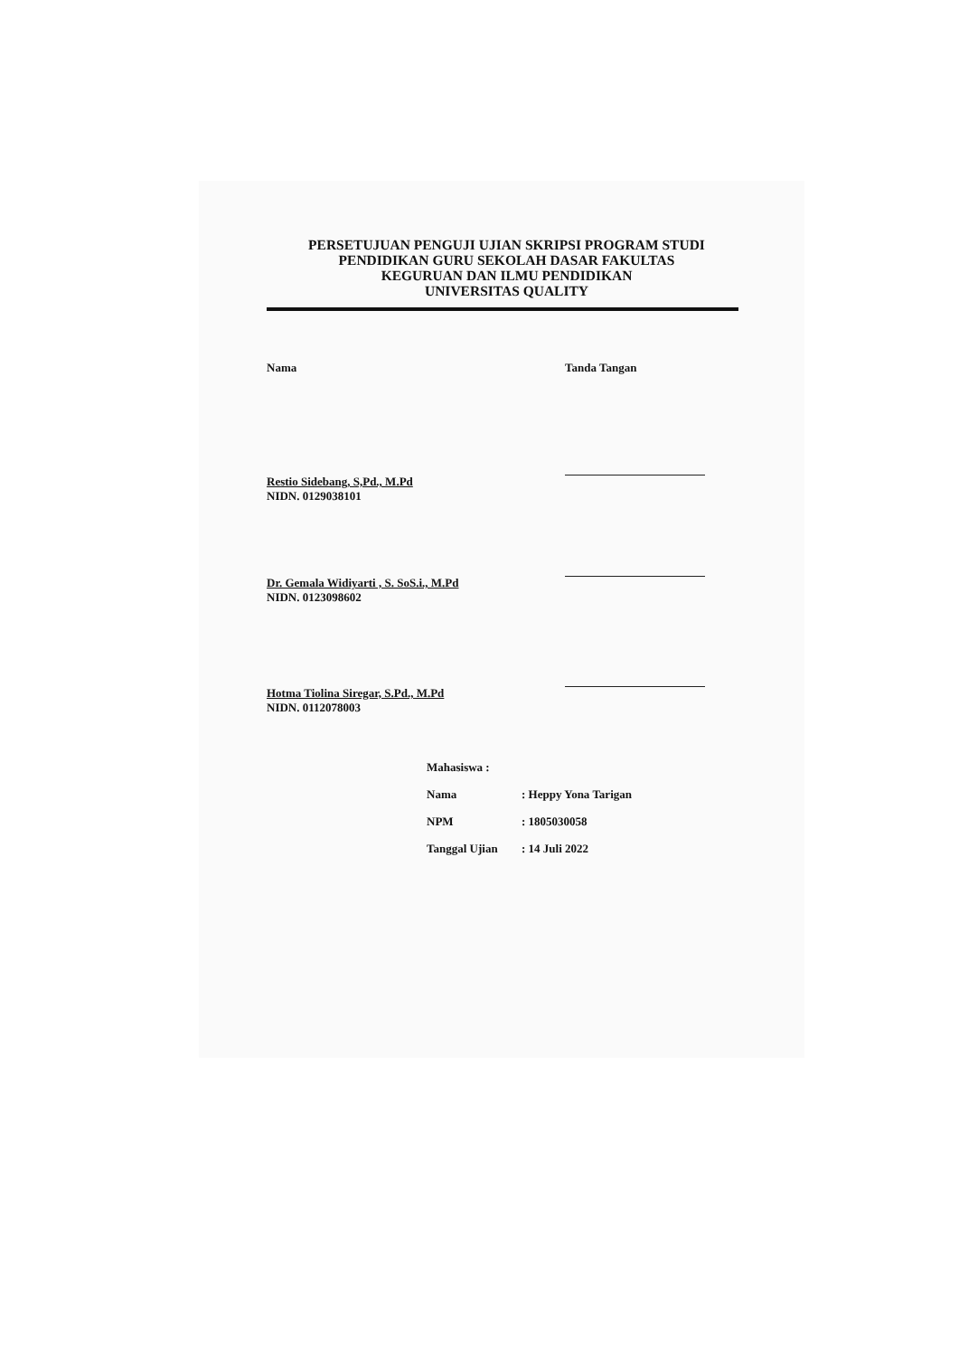PERSETUJUAN PENGUJI UJIAN SKRIPSI PROGRAM STUDI
PENDIDIKAN GURU SEKOLAH DASAR FAKULTAS
KEGURUAN DAN ILMU PENDIDIKAN
UNIVERSITAS QUALITY
Nama Tanda Tangan
Restio Sidebang, S,Pd., M.Pd
NIDN. 0129038101
Dr. Gemala Widiyarti , S. SoS.i., M.Pd
NIDN. 0123098602
Hotma Tiolina Siregar, S.Pd., M.Pd
NIDN. 0112078003
Mahasiswa :
Nama: Heppy Yona Tarigan
NPM: 1805030058
Tanggal Ujian: 14 Juli 2022